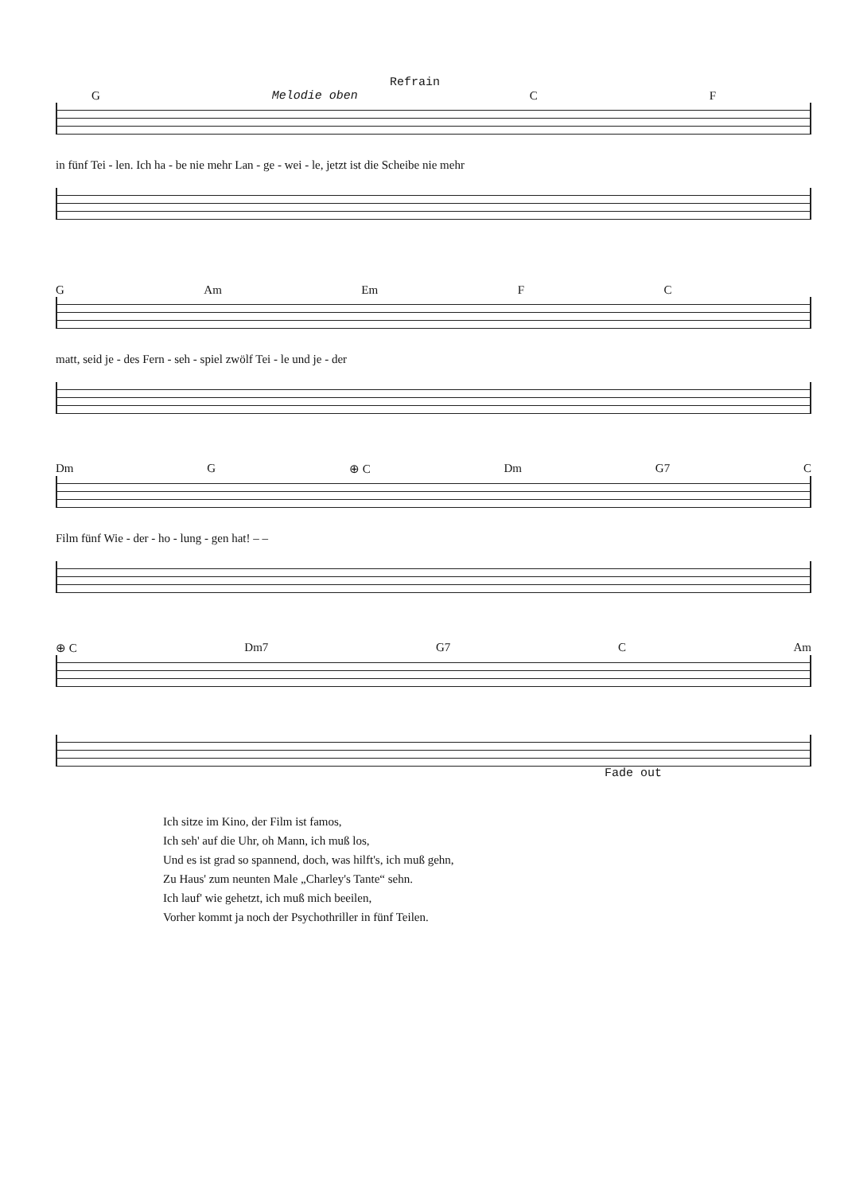Refrain
G Melodie oben C F
in fünf Tei - len. Ich ha - be nie mehr Lan - ge - wei - le, jetzt ist die Scheibe nie mehr
G Am Em F C
matt, seid je - des Fern - seh - spiel zwölf Tei - le und je - der
Dm G ⊕ C Dm G7 C
Film fünf Wie - der - ho - lung - gen hat! – –
⊕ C Dm7 G7 C Am
Fade out
Ich sitze im Kino, der Film ist famos,
Ich seh' auf die Uhr, oh Mann, ich muß los,
Und es ist grad so spannend, doch, was hilft's, ich muß gehn,
Zu Haus' zum neunten Male „Charley's Tante“ sehn.
Ich lauf' wie gehetzt, ich muß mich beeilen,
Vorher kommt ja noch der Psychothriller in fünf Teilen.